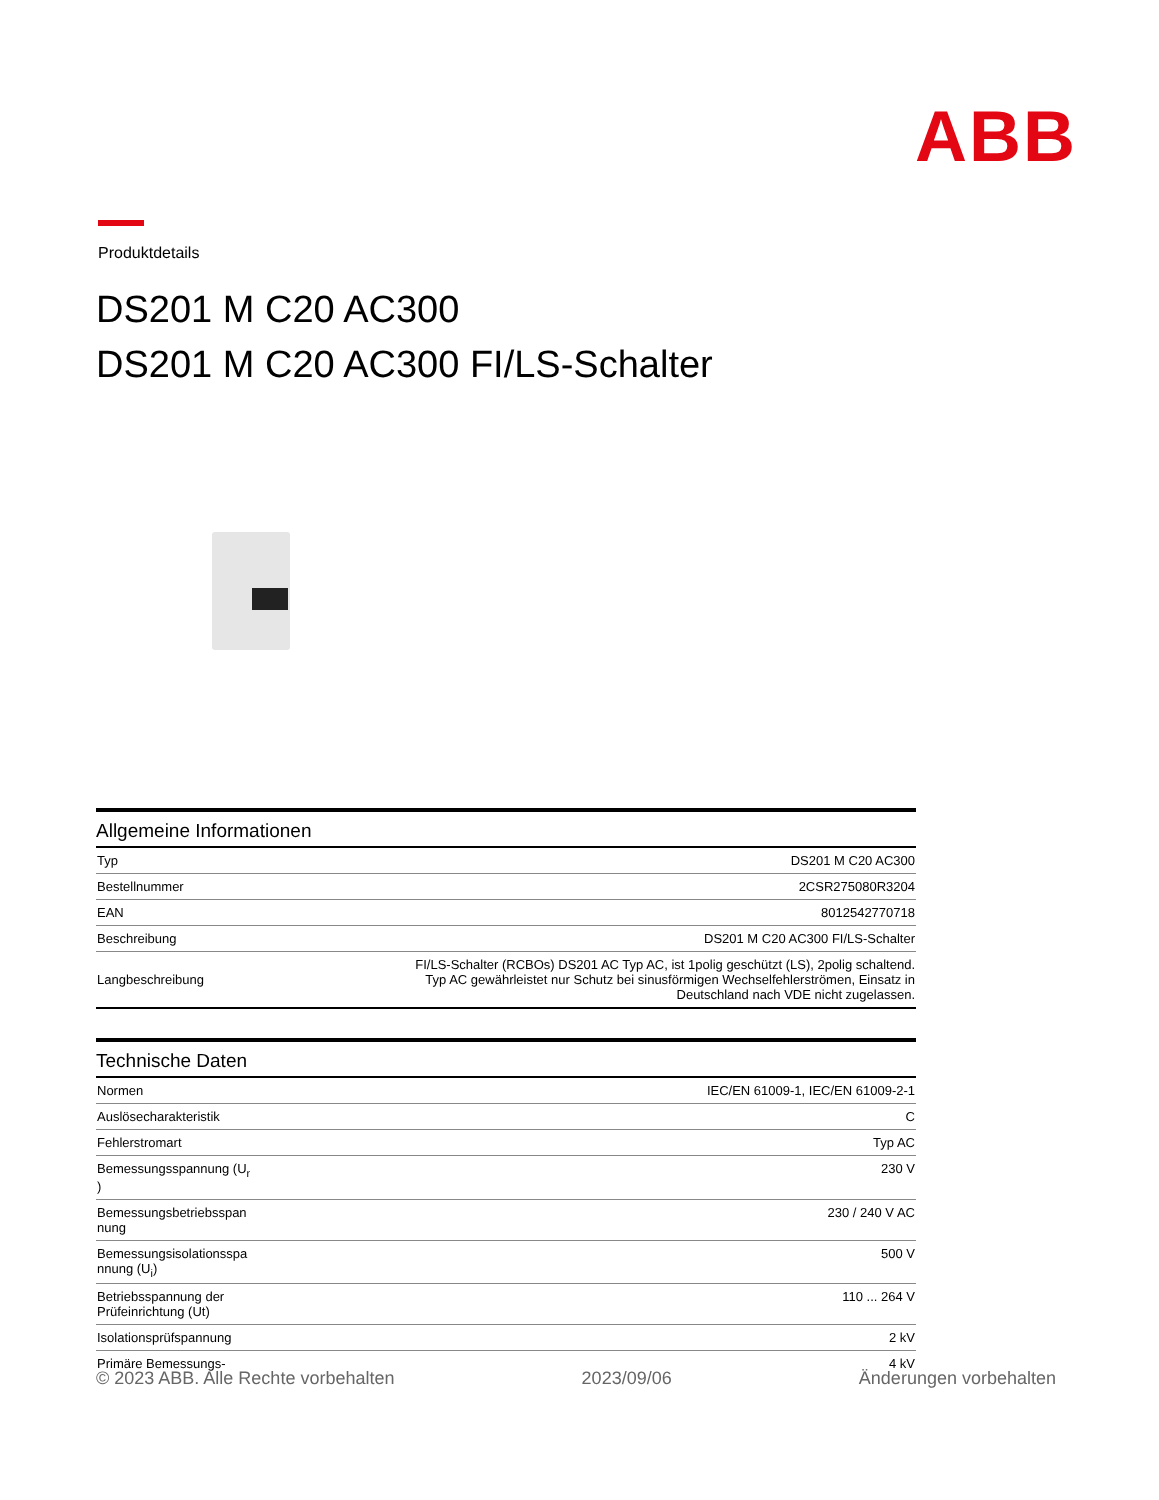ABB
Produktdetails
DS201 M C20 AC300
DS201 M C20 AC300 FI/LS-Schalter
Allgemeine Informationen
| Typ | DS201 M C20 AC300 |
| Bestellnummer | 2CSR275080R3204 |
| EAN | 8012542770718 |
| Beschreibung | DS201 M C20 AC300 FI/LS-Schalter |
| Langbeschreibung | FI/LS-Schalter (RCBOs) DS201 AC Typ AC, ist 1polig geschützt (LS), 2polig schaltend. Typ AC gewährleistet nur Schutz bei sinusförmigen Wechselfehlerströmen, Einsatz in Deutschland nach VDE nicht zugelassen. |
Technische Daten
| Normen | IEC/EN 61009-1, IEC/EN 61009-2-1 |
| Auslösecharakteristik | C |
| Fehlerstromart | Typ AC |
| Bemessungsspannung (U<sub>r</sub> ) | 230 V |
| Bemessungsbetriebsspan nung | 230 / 240 V AC |
| Bemessungsisolationsspa nnung (U<sub>i</sub>) | 500 V |
| Betriebsspannung der Prüfeinrichtung (Ut) | 110 ... 264 V |
| Isolationsprüfspannung | 2 kV |
| Primäre Bemessungs- | 4 kV |
© 2023 ABB. Alle Rechte vorbehalten 2023/09/06 Änderungen vorbehalten